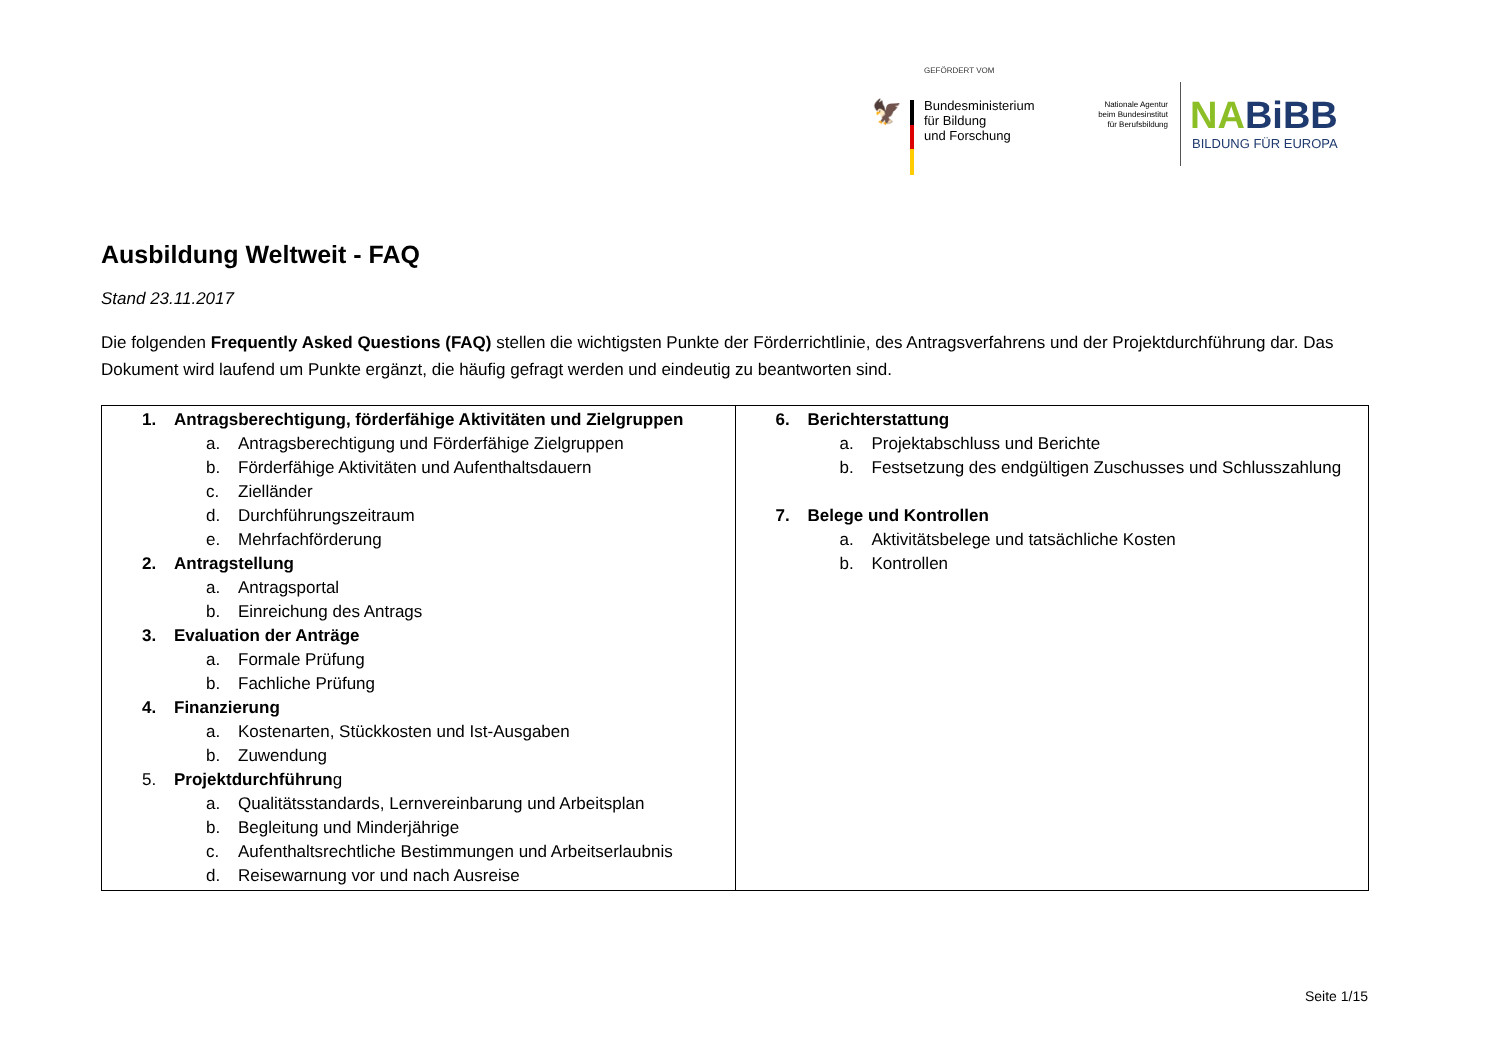GEFÖRDERT VOM
🦅
Bundesministerium
für Bildung
und Forschung
Nationale Agentur beim Bundesinstitut für Berufsbildung
NABiBB
BILDUNG FÜR EUROPA
Ausbildung Weltweit - FAQ
Stand 23.11.2017
Die folgenden Frequently Asked Questions (FAQ) stellen die wichtigsten Punkte der Förderrichtlinie, des Antragsverfahrens und der Projektdurchführung dar. Das Dokument wird laufend um Punkte ergänzt, die häufig gefragt werden und eindeutig zu beantworten sind.
| 1. Antragsberechtigung, förderfähige Aktivitäten und Zielgruppen a. Antragsberechtigung und Förderfähige Zielgruppen b. Förderfähige Aktivitäten und Aufenthaltsdauern c. Zielländer d. Durchführungszeitraum e. Mehrfachförderung 2. Antragstellung a. Antragsportal b. Einreichung des Antrags 3. Evaluation der Anträge a. Formale Prüfung b. Fachliche Prüfung 4. Finanzierung a. Kostenarten, Stückkosten und Ist-Ausgaben b. Zuwendung 5. Projektdurchführun g a. Qualitätsstandards, Lernvereinbarung und Arbeitsplan b. Begleitung und Minderjährige c. Aufenthaltsrechtliche Bestimmungen und Arbeitserlaubnis d. Reisewarnung vor und nach Ausreise | 6. Berichterstattung a. Projektabschluss und Berichte b. Festsetzung des endgültigen Zuschusses und Schlusszahlung 7. Belege und Kontrollen a. Aktivitätsbelege und tatsächliche Kosten b. Kontrollen |
Seite 1/15